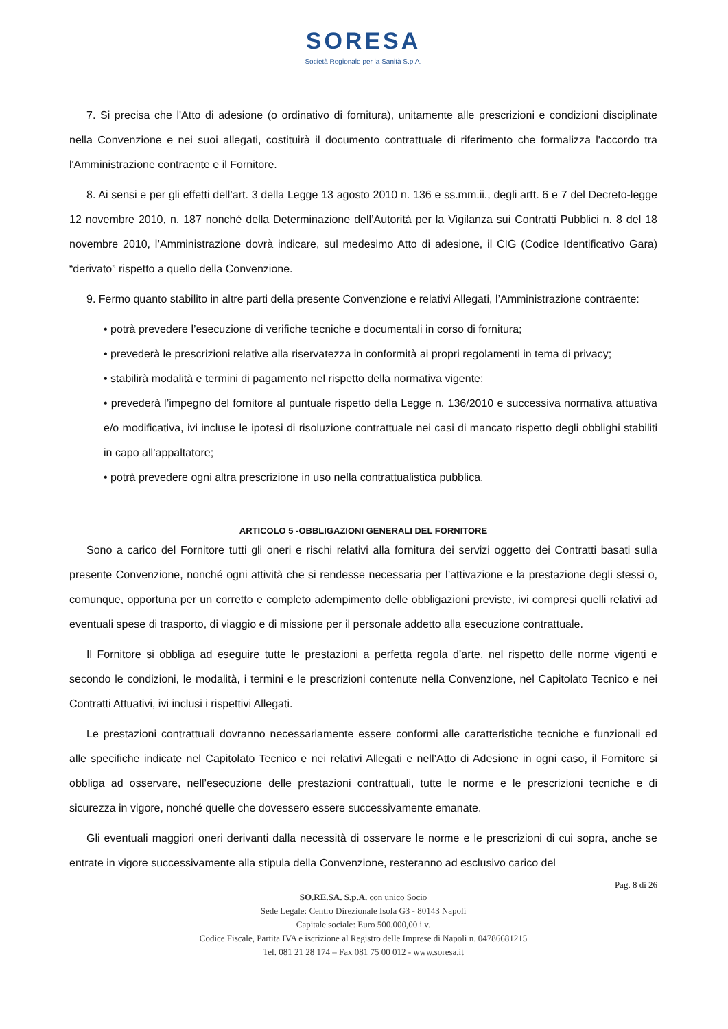SORESA
Società Regionale per la Sanità S.p.A.
7. Si precisa che l'Atto di adesione (o ordinativo di fornitura), unitamente alle prescrizioni e condizioni disciplinate nella Convenzione e nei suoi allegati, costituirà il documento contrattuale di riferimento che formalizza l'accordo tra l'Amministrazione contraente e il Fornitore.
8. Ai sensi e per gli effetti dell’art. 3 della Legge 13 agosto 2010 n. 136 e ss.mm.ii., degli artt. 6 e 7 del Decreto-legge 12 novembre 2010, n. 187 nonché della Determinazione dell’Autorità per la Vigilanza sui Contratti Pubblici n. 8 del 18 novembre 2010, l’Amministrazione dovrà indicare, sul medesimo Atto di adesione, il CIG (Codice Identificativo Gara) “derivato” rispetto a quello della Convenzione.
9. Fermo quanto stabilito in altre parti della presente Convenzione e relativi Allegati, l’Amministrazione contraente:
• potrà prevedere l’esecuzione di verifiche tecniche e documentali in corso di fornitura;
• prevederà le prescrizioni relative alla riservatezza in conformità ai propri regolamenti in tema di privacy;
• stabilirà modalità e termini di pagamento nel rispetto della normativa vigente;
• prevederà l’impegno del fornitore al puntuale rispetto della Legge n. 136/2010 e successiva normativa attuativa e/o modificativa, ivi incluse le ipotesi di risoluzione contrattuale nei casi di mancato rispetto degli obblighi stabiliti in capo all’appaltatore;
• potrà prevedere ogni altra prescrizione in uso nella contrattualistica pubblica.
ARTICOLO 5 -OBBLIGAZIONI GENERALI DEL FORNITORE
Sono a carico del Fornitore tutti gli oneri e rischi relativi alla fornitura dei servizi oggetto dei Contratti basati sulla presente Convenzione, nonché ogni attività che si rendesse necessaria per l’attivazione e la prestazione degli stessi o, comunque, opportuna per un corretto e completo adempimento delle obbligazioni previste, ivi compresi quelli relativi ad eventuali spese di trasporto, di viaggio e di missione per il personale addetto alla esecuzione contrattuale.
Il Fornitore si obbliga ad eseguire tutte le prestazioni a perfetta regola d’arte, nel rispetto delle norme vigenti e secondo le condizioni, le modalità, i termini e le prescrizioni contenute nella Convenzione, nel Capitolato Tecnico e nei Contratti Attuativi, ivi inclusi i rispettivi Allegati.
Le prestazioni contrattuali dovranno necessariamente essere conformi alle caratteristiche tecniche e funzionali ed alle specifiche indicate nel Capitolato Tecnico e nei relativi Allegati e nell’Atto di Adesione in ogni caso, il Fornitore si obbliga ad osservare, nell’esecuzione delle prestazioni contrattuali, tutte le norme e le prescrizioni tecniche e di sicurezza in vigore, nonché quelle che dovessero essere successivamente emanate.
Gli eventuali maggiori oneri derivanti dalla necessità di osservare le norme e le prescrizioni di cui sopra, anche se entrate in vigore successivamente alla stipula della Convenzione, resteranno ad esclusivo carico del
Pag. 8 di 26
SO.RE.SA. S.p.A. con unico Socio
Sede Legale: Centro Direzionale Isola G3 - 80143 Napoli
Capitale sociale: Euro 500.000,00 i.v.
Codice Fiscale, Partita IVA e iscrizione al Registro delle Imprese di Napoli n. 04786681215
Tel. 081 21 28 174 – Fax 081 75 00 012 - www.soresa.it